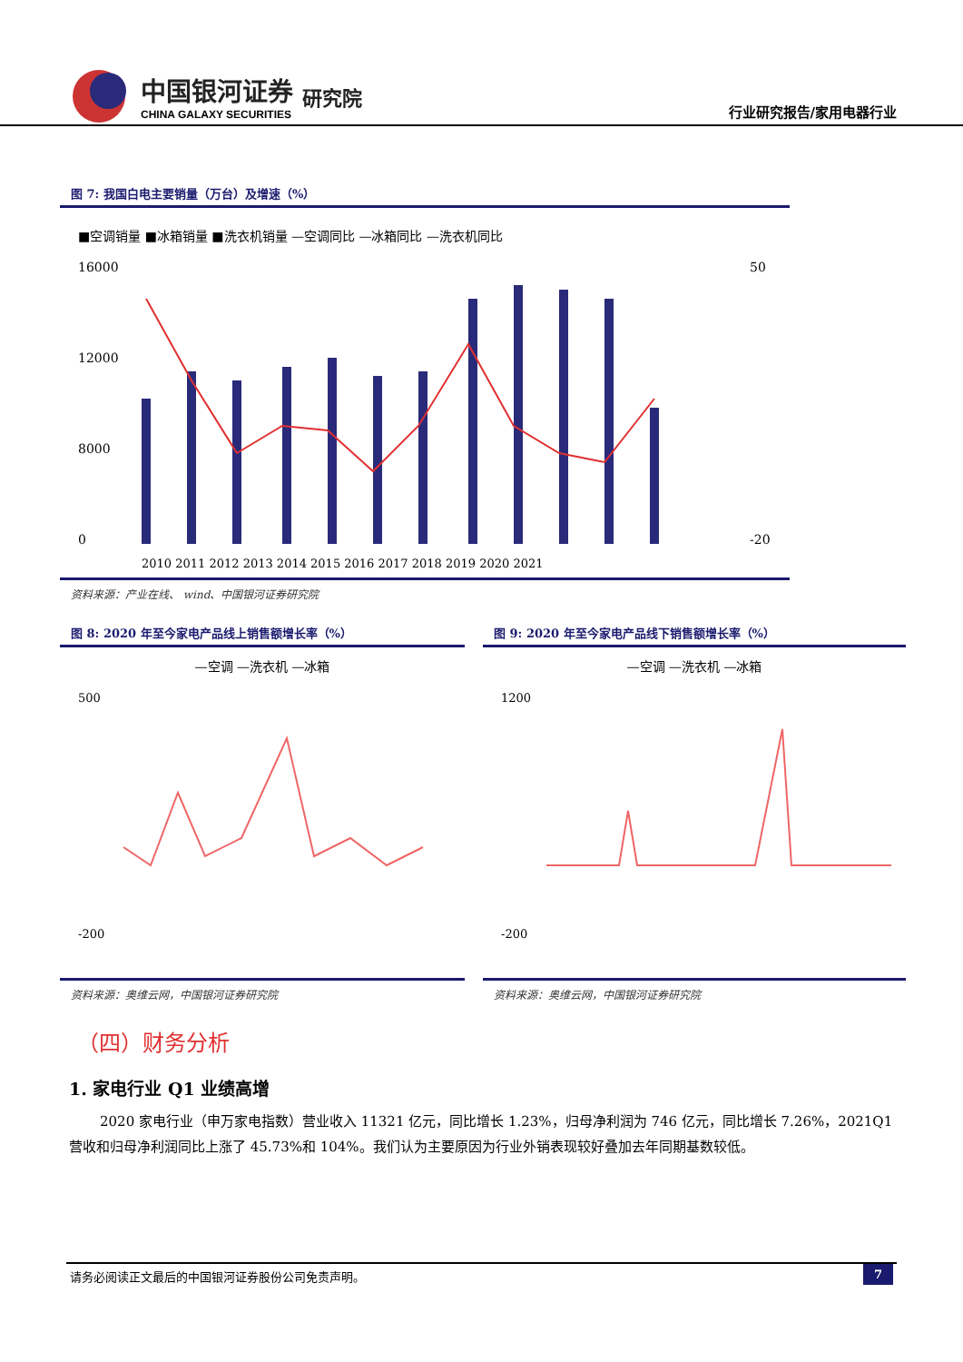中国银河证券
CHINA GALAXY SECURITIES
研究院
行业研究报告/家用电器行业
图 7: 我国白电主要销量（万台）及增速（%）
■空调销量 ■冰箱销量 ■洗衣机销量 —空调同比 —冰箱同比 —洗衣机同比
16000
12000
8000
0
50
-20
2010 2011 2012 2013 2014 2015 2016 2017 2018 2019 2020 2021
资料来源：产业在线、 wind、中国银河证券研究院
图 8: 2020 年至今家电产品线上销售额增长率（%）
—空调 —洗衣机 —冰箱
500
-200
资料来源：奥维云网，中国银河证券研究院
图 9: 2020 年至今家电产品线下销售额增长率（%）
—空调 —洗衣机 —冰箱
1200
-200
资料来源：奥维云网，中国银河证券研究院
（四）财务分析
1. 家电行业 Q1 业绩高增
2020 家电行业（申万家电指数）营业收入 11321 亿元，同比增长 1.23%，归母净利润为 746 亿元，同比增长 7.26%，2021Q1 营收和归母净利润同比上涨了 45.73%和 104%。我们认为主要原因为行业外销表现较好叠加去年同期基数较低。
请务必阅读正文最后的中国银河证券股份公司免责声明。 7